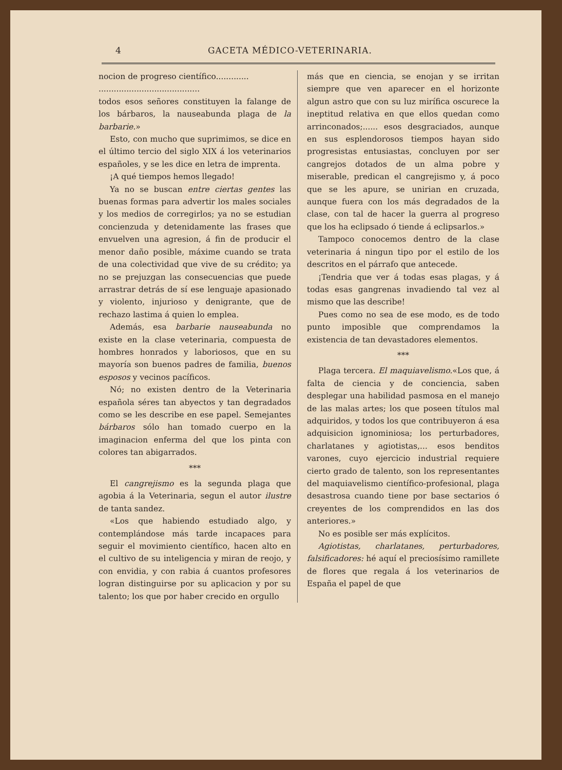4 GACETA MÉDICO-VETERINARIA.
nocion de progreso científico.............
........................................
todos esos señores constituyen la falange de los bárbaros, la nauseabunda plaga de la barbarie.»
Esto, con mucho que suprimimos, se dice en el último tercio del siglo XIX á los veterinarios españoles, y se les dice en letra de imprenta.
¡A qué tiempos hemos llegado!
Ya no se buscan entre ciertas gentes las buenas formas para advertir los males sociales y los medios de corregirlos; ya no se estudian concienzuda y detenidamente las frases que envuelven una agresion, á fin de producir el menor daño posible, máxime cuando se trata de una colectividad que vive de su crédito; ya no se prejuzgan las consecuencias que puede arrastrar detrás de sí ese lenguaje apasionado y violento, injurioso y denigrante, que de rechazo lastima á quien lo emplea.
Además, esa barbarie nauseabunda no existe en la clase veterinaria, compuesta de hombres honrados y laboriosos, que en su mayoría son buenos padres de familia, buenos esposos y vecinos pacíficos.
Nó; no existen dentro de la Veterinaria española séres tan abyectos y tan degradados como se les describe en ese papel. Semejantes bárbaros sólo han tomado cuerpo en la imaginacion enferma del que los pinta con colores tan abigarrados.
***
El cangrejismo es la segunda plaga que agobia á la Veterinaria, segun el autor ilustre de tanta sandez.
«Los que habiendo estudiado algo, y contemplándose más tarde incapaces para seguir el movimiento científico, hacen alto en el cultivo de su inteligencia y miran de reojo, y con envidia, y con rabia á cuantos profesores logran distinguirse por su aplicacion y por su talento; los que por haber crecido en orgullo
más que en ciencia, se enojan y se irritan siempre que ven aparecer en el horizonte algun astro que con su luz mirífica oscurece la ineptitud relativa en que ellos quedan como arrinconados;...... esos desgraciados, aunque en sus esplendorosos tiempos hayan sido progresistas entusiastas, concluyen por ser cangrejos dotados de un alma pobre y miserable, predican el cangrejismo y, á poco que se les apure, se unirian en cruzada, aunque fuera con los más degradados de la clase, con tal de hacer la guerra al progreso que los ha eclipsado ó tiende á eclipsarlos.»
Tampoco conocemos dentro de la clase veterinaria á ningun tipo por el estilo de los descritos en el párrafo que antecede.
¡Tendria que ver á todas esas plagas, y á todas esas gangrenas invadiendo tal vez al mismo que las describe!
Pues como no sea de ese modo, es de todo punto imposible que comprendamos la existencia de tan devastadores elementos.
***
Plaga tercera. El maquiavelismo.«Los que, á falta de ciencia y de conciencia, saben desplegar una habilidad pasmosa en el manejo de las malas artes; los que poseen títulos mal adquiridos, y todos los que contribuyeron á esa adquisicion ignominiosa; los perturbadores, charlatanes y agiotistas,... esos benditos varones, cuyo ejercicio industrial requiere cierto grado de talento, son los representantes del maquiavelismo científico-profesional, plaga desastrosa cuando tiene por base sectarios ó creyentes de los comprendidos en las dos anteriores.»
No es posible ser más explícitos.
Agiotistas, charlatanes, perturbadores, falsificadores: hé aquí el preciosísimo ramillete de flores que regala á los veterinarios de España el papel de que